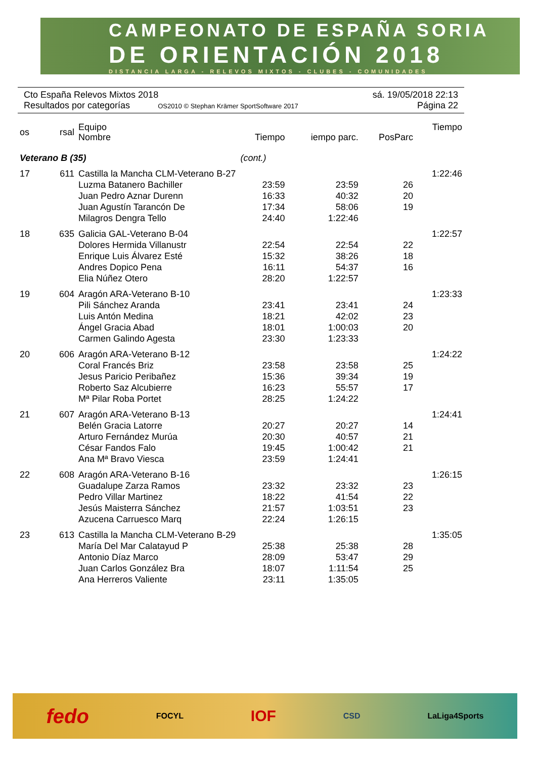CAMPEONATO DE ESPAÑA SORIA
DE ORIENTACIÓN 2018
DISTANCIA LARGA - RELEVOS MIXTOS - CLUBES - COMUNIDADES
Cto España Relevos Mixtos 2018 sá. 19/05/2018 22:13
Resultados por categorías OS2010 © Stephan Krämer SportSoftware 2017 Página 22
| os | rsal | Equipo Nombre | Tiempo | iempo parc. | PosParc | Tiempo |
| --- | --- | --- | --- | --- | --- | --- |
| Veterano B (35) | | | (cont.) | | | |
| 17 | 611 | Castilla la Mancha CLM-Veterano B-27 | | | | 1:22:46 |
| | | Luzma Batanero Bachiller | 23:59 | 23:59 | 26 | |
| | | Juan Pedro Aznar Durenn | 16:33 | 40:32 | 20 | |
| | | Juan Agustín Tarancón De | 17:34 | 58:06 | 19 | |
| | | Milagros Dengra Tello | 24:40 | 1:22:46 | | |
| 18 | 635 | Galicia GAL-Veterano B-04 | | | | 1:22:57 |
| | | Dolores Hermida Villanustr | 22:54 | 22:54 | 22 | |
| | | Enrique Luis Álvarez Esté | 15:32 | 38:26 | 18 | |
| | | Andres Dopico Pena | 16:11 | 54:37 | 16 | |
| | | Elia Núñez Otero | 28:20 | 1:22:57 | | |
| 19 | 604 | Aragón ARA-Veterano B-10 | | | | 1:23:33 |
| | | Pili Sánchez Aranda | 23:41 | 23:41 | 24 | |
| | | Luis Antón Medina | 18:21 | 42:02 | 23 | |
| | | Ángel Gracia Abad | 18:01 | 1:00:03 | 20 | |
| | | Carmen Galindo Agesta | 23:30 | 1:23:33 | | |
| 20 | 606 | Aragón ARA-Veterano B-12 | | | | 1:24:22 |
| | | Coral Francés Briz | 23:58 | 23:58 | 25 | |
| | | Jesus Paricio Peribañez | 15:36 | 39:34 | 19 | |
| | | Roberto Saz Alcubierre | 16:23 | 55:57 | 17 | |
| | | Mª Pilar Roba Portet | 28:25 | 1:24:22 | | |
| 21 | 607 | Aragón ARA-Veterano B-13 | | | | 1:24:41 |
| | | Belén Gracia Latorre | 20:27 | 20:27 | 14 | |
| | | Arturo Fernández Murúa | 20:30 | 40:57 | 21 | |
| | | César Fandos Falo | 19:45 | 1:00:42 | 21 | |
| | | Ana Mª Bravo Viesca | 23:59 | 1:24:41 | | |
| 22 | 608 | Aragón ARA-Veterano B-16 | | | | 1:26:15 |
| | | Guadalupe Zarza Ramos | 23:32 | 23:32 | 23 | |
| | | Pedro Villar Martinez | 18:22 | 41:54 | 22 | |
| | | Jesús Maisterra Sánchez | 21:57 | 1:03:51 | 23 | |
| | | Azucena Carruesco Marq | 22:24 | 1:26:15 | | |
| 23 | 613 | Castilla la Mancha CLM-Veterano B-29 | | | | 1:35:05 |
| | | María Del Mar Calatayud P | 25:38 | 25:38 | 28 | |
| | | Antonio Díaz Marco | 28:09 | 53:47 | 29 | |
| | | Juan Carlos González Bra | 18:07 | 1:11:54 | 25 | |
| | | Ana Herreros Valiente | 23:11 | 1:35:05 | | |
fedo FOCYL IOF CSD LaLiga4Sports